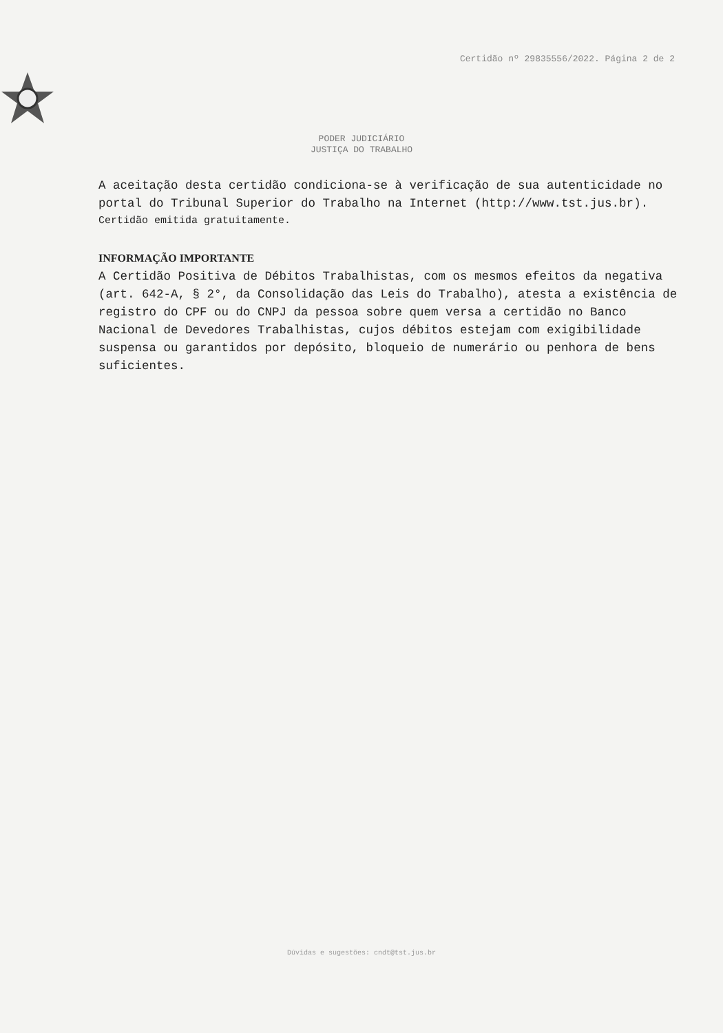Certidão nº 29835556/2022. Página 2 de 2
PODER JUDICIÁRIO
JUSTIÇA DO TRABALHO
A aceitação desta certidão condiciona-se à verificação de sua autenticidade no portal do Tribunal Superior do Trabalho na Internet (http://www.tst.jus.br).
Certidão emitida gratuitamente.
INFORMAÇÃO IMPORTANTE
A Certidão Positiva de Débitos Trabalhistas, com os mesmos efeitos da negativa (art. 642-A, § 2°, da Consolidação das Leis do Trabalho), atesta a existência de registro do CPF ou do CNPJ da pessoa sobre quem versa a certidão no Banco Nacional de Devedores Trabalhistas, cujos débitos estejam com exigibilidade suspensa ou garantidos por depósito, bloqueio de numerário ou penhora de bens suficientes.
Dúvidas e sugestões: cndt@tst.jus.br